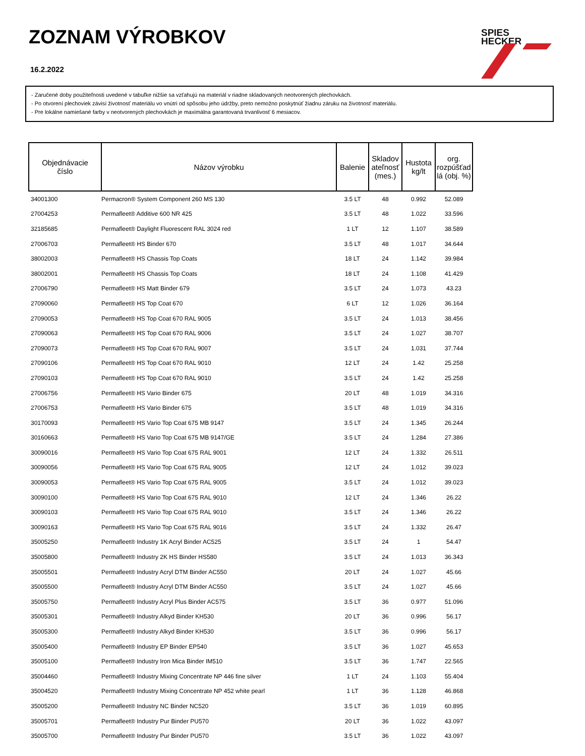ZOZNAM VÝROBKOV
16.2.2022
SPIES
HECKER
- Zaručené doby použiteľnosti uvedené v tabuľke nižšie sa vzťahujú na materiál v riadne skladovaných neotvorených plechovkách.
- Po otvorení plechoviek závisí životnosť materiálu vo vnútri od spôsobu jeho údržby, preto nemožno poskytnúť žiadnu záruku na životnosť materiálu.
- Pre lokálne namiešané farby v neotvorených plechovkách je maximálna garantovaná trvanlivosť 6 mesiacov.
| Objednávacie číslo | Názov výrobku | Balenie | Skladov ateľnosť (mes.) | Hustota kg/lt | org. rozpúšťad lá (obj. %) |
| --- | --- | --- | --- | --- | --- |
| 34001300 | Permacron® System Component 260 MS 130 | 3.5 LT | 48 | 0.992 | 52.089 |
| 27004253 | Permafleet® Additive 600 NR 425 | 3.5 LT | 48 | 1.022 | 33.596 |
| 32185685 | Permafleet® Daylight Fluorescent RAL 3024 red | 1 LT | 12 | 1.107 | 38.589 |
| 27006703 | Permafleet® HS Binder 670 | 3.5 LT | 48 | 1.017 | 34.644 |
| 38002003 | Permafleet® HS Chassis Top Coats | 18 LT | 24 | 1.142 | 39.984 |
| 38002001 | Permafleet® HS Chassis Top Coats | 18 LT | 24 | 1.108 | 41.429 |
| 27006790 | Permafleet® HS Matt Binder 679 | 3.5 LT | 24 | 1.073 | 43.23 |
| 27090060 | Permafleet® HS Top Coat 670 | 6 LT | 12 | 1.026 | 36.164 |
| 27090053 | Permafleet® HS Top Coat 670 RAL 9005 | 3.5 LT | 24 | 1.013 | 38.456 |
| 27090063 | Permafleet® HS Top Coat 670 RAL 9006 | 3.5 LT | 24 | 1.027 | 38.707 |
| 27090073 | Permafleet® HS Top Coat 670 RAL 9007 | 3.5 LT | 24 | 1.031 | 37.744 |
| 27090106 | Permafleet® HS Top Coat 670 RAL 9010 | 12 LT | 24 | 1.42 | 25.258 |
| 27090103 | Permafleet® HS Top Coat 670 RAL 9010 | 3.5 LT | 24 | 1.42 | 25.258 |
| 27006756 | Permafleet® HS Vario Binder 675 | 20 LT | 48 | 1.019 | 34.316 |
| 27006753 | Permafleet® HS Vario Binder 675 | 3.5 LT | 48 | 1.019 | 34.316 |
| 30170093 | Permafleet® HS Vario Top Coat 675 MB 9147 | 3.5 LT | 24 | 1.345 | 26.244 |
| 30160663 | Permafleet® HS Vario Top Coat 675 MB 9147/GE | 3.5 LT | 24 | 1.284 | 27.386 |
| 30090016 | Permafleet® HS Vario Top Coat 675 RAL 9001 | 12 LT | 24 | 1.332 | 26.511 |
| 30090056 | Permafleet® HS Vario Top Coat 675 RAL 9005 | 12 LT | 24 | 1.012 | 39.023 |
| 30090053 | Permafleet® HS Vario Top Coat 675 RAL 9005 | 3.5 LT | 24 | 1.012 | 39.023 |
| 30090100 | Permafleet® HS Vario Top Coat 675 RAL 9010 | 12 LT | 24 | 1.346 | 26.22 |
| 30090103 | Permafleet® HS Vario Top Coat 675 RAL 9010 | 3.5 LT | 24 | 1.346 | 26.22 |
| 30090163 | Permafleet® HS Vario Top Coat 675 RAL 9016 | 3.5 LT | 24 | 1.332 | 26.47 |
| 35005250 | Permafleet® Industry 1K Acryl Binder AC525 | 3.5 LT | 24 | 1 | 54.47 |
| 35005800 | Permafleet® Industry 2K HS Binder HS580 | 3.5 LT | 24 | 1.013 | 36.343 |
| 35005501 | Permafleet® Industry Acryl DTM Binder AC550 | 20 LT | 24 | 1.027 | 45.66 |
| 35005500 | Permafleet® Industry Acryl DTM Binder AC550 | 3.5 LT | 24 | 1.027 | 45.66 |
| 35005750 | Permafleet® Industry Acryl Plus Binder AC575 | 3.5 LT | 36 | 0.977 | 51.096 |
| 35005301 | Permafleet® Industry Alkyd Binder KH530 | 20 LT | 36 | 0.996 | 56.17 |
| 35005300 | Permafleet® Industry Alkyd Binder KH530 | 3.5 LT | 36 | 0.996 | 56.17 |
| 35005400 | Permafleet® Industry EP Binder EP540 | 3.5 LT | 36 | 1.027 | 45.653 |
| 35005100 | Permafleet® Industry Iron Mica Binder IM510 | 3.5 LT | 36 | 1.747 | 22.565 |
| 35004460 | Permafleet® Industry Mixing Concentrate NP 446 fine silver | 1 LT | 24 | 1.103 | 55.404 |
| 35004520 | Permafleet® Industry Mixing Concentrate NP 452 white pearl | 1 LT | 36 | 1.128 | 46.868 |
| 35005200 | Permafleet® Industry NC Binder NC520 | 3.5 LT | 36 | 1.019 | 60.895 |
| 35005701 | Permafleet® Industry Pur Binder PU570 | 20 LT | 36 | 1.022 | 43.097 |
| 35005700 | Permafleet® Industry Pur Binder PU570 | 3.5 LT | 36 | 1.022 | 43.097 |